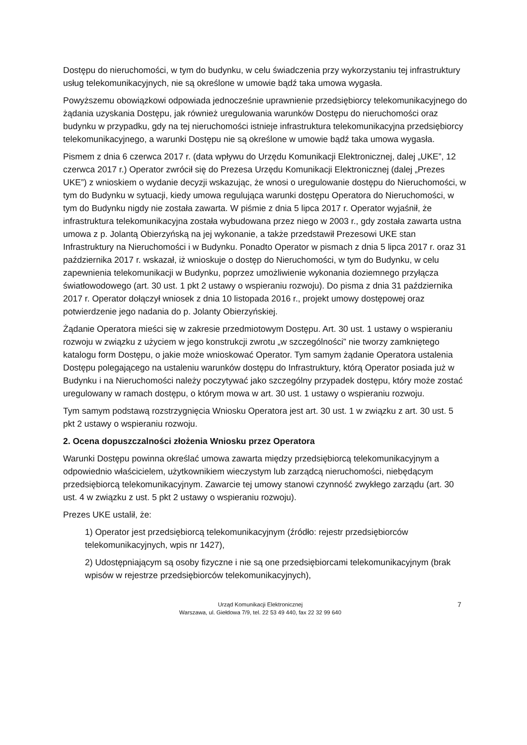Dostępu do nieruchomości, w tym do budynku, w celu świadczenia przy wykorzystaniu tej infrastruktury usług telekomunikacyjnych, nie są określone w umowie bądź taka umowa wygasła.
Powyższemu obowiązkowi odpowiada jednocześnie uprawnienie przedsiębiorcy telekomunikacyjnego do żądania uzyskania Dostępu, jak również uregulowania warunków Dostępu do nieruchomości oraz budynku w przypadku, gdy na tej nieruchomości istnieje infrastruktura telekomunikacyjna przedsiębiorcy telekomunikacyjnego, a warunki Dostępu nie są określone w umowie bądź taka umowa wygasła.
Pismem z dnia 6 czerwca 2017 r. (data wpływu do Urzędu Komunikacji Elektronicznej, dalej „UKE”, 12 czerwca 2017 r.) Operator zwrócił się do Prezesa Urzędu Komunikacji Elektronicznej (dalej „Prezes UKE”) z wnioskiem o wydanie decyzji wskazując, że wnosi o uregulowanie dostępu do Nieruchomości, w tym do Budynku w sytuacji, kiedy umowa regulująca warunki dostępu Operatora do Nieruchomości, w tym do Budynku nigdy nie została zawarta. W piśmie z dnia 5 lipca 2017 r. Operator wyjaśnił, że infrastruktura telekomunikacyjna została wybudowana przez niego w 2003 r., gdy została zawarta ustna umowa z p. Jolantą Obierzyńską na jej wykonanie, a także przedstawił Prezesowi UKE stan Infrastruktury na Nieruchomości i w Budynku. Ponadto Operator w pismach z dnia 5 lipca 2017 r. oraz 31 października 2017 r. wskazał, iż wnioskuje o dostęp do Nieruchomości, w tym do Budynku, w celu zapewnienia telekomunikacji w Budynku, poprzez umożliwienie wykonania doziemnego przyłącza światłowodowego (art. 30 ust. 1 pkt 2 ustawy o wspieraniu rozwoju). Do pisma z dnia 31 października 2017 r. Operator dołączył wniosek z dnia 10 listopada 2016 r., projekt umowy dostępowej oraz potwierdzenie jego nadania do p. Jolanty Obierzyńskiej.
Żądanie Operatora mieści się w zakresie przedmiotowym Dostępu. Art. 30 ust. 1 ustawy o wspieraniu rozwoju w związku z użyciem w jego konstrukcji zwrotu „w szczególności” nie tworzy zamkniętego katalogu form Dostępu, o jakie może wnioskować Operator. Tym samym żądanie Operatora ustalenia Dostępu polegającego na ustaleniu warunków dostępu do Infrastruktury, którą Operator posiada już w Budynku i na Nieruchomości należy poczytywać jako szczególny przypadek dostępu, który może zostać uregulowany w ramach dostępu, o którym mowa w art. 30 ust. 1 ustawy o wspieraniu rozwoju.
Tym samym podstawą rozstrzygnięcia Wniosku Operatora jest art. 30 ust. 1 w związku z art. 30 ust. 5 pkt 2 ustawy o wspieraniu rozwoju.
2. Ocena dopuszczalności złożenia Wniosku przez Operatora
Warunki Dostępu powinna określać umowa zawarta między przedsiębiorcą telekomunikacyjnym a odpowiednio właścicielem, użytkownikiem wieczystym lub zarządcą nieruchomości, niebędącym przedsiębiorcą telekomunikacyjnym. Zawarcie tej umowy stanowi czynność zwykłego zarządu (art. 30 ust. 4 w związku z ust. 5 pkt 2 ustawy o wspieraniu rozwoju).
Prezes UKE ustalił, że:
1) Operator jest przedsiębiorcą telekomunikacyjnym (źródło: rejestr przedsiębiorców telekomunikacyjnych, wpis nr 1427),
2) Udostępniającym są osoby fizyczne i nie są one przedsiębiorcami telekomunikacyjnym (brak wpisów w rejestrze przedsiębiorców telekomunikacyjnych),
Urząd Komunikacji Elektronicznej
Warszawa, ul. Giełdowa 7/9, tel. 22 53 49 440, fax 22 32 99 640
7